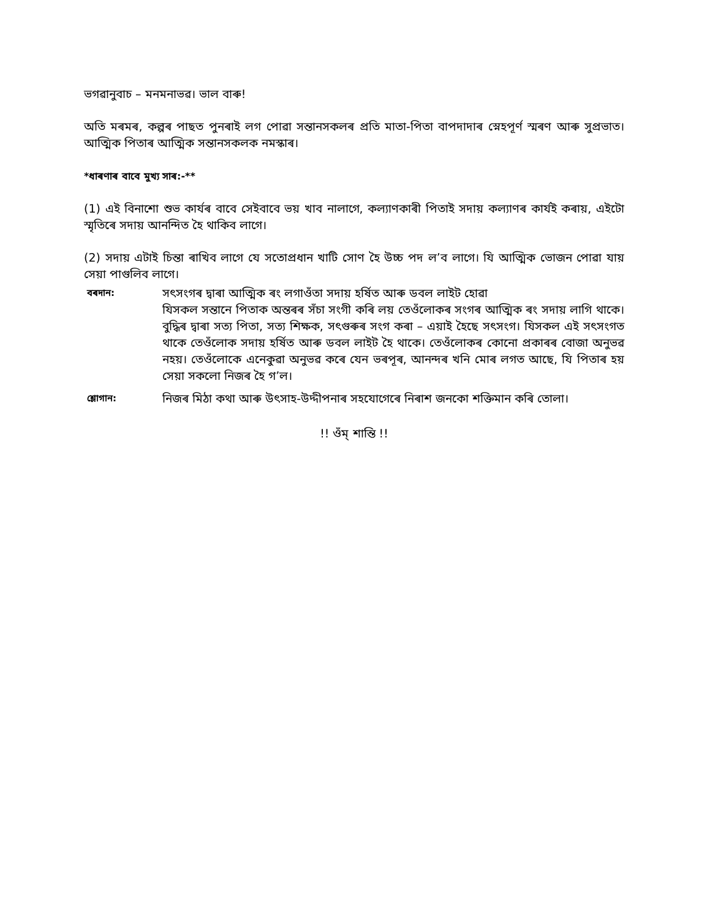ভগৱানুবাচ – মনমনাভৱ। ভাল বাৰু!
অতি মৰমৰ, কল্পৰ পাছত পুনৰাই লগ পোৱা সন্তানসকলৰ প্ৰতি মাতা-পিতা বাপদাদাৰ স্নেহপূৰ্ণ স্মৰণ আৰু সুপ্ৰভাত। আত্মিক পিতাৰ আত্মিক সন্তানসকলক নমস্কাৰ।
*ধাৰণাৰ বাবে মুখ্য সাৰ:-**
(1) এই বিনাশো শুভ কাৰ্যৰ বাবে সেইবাবে ভয় খাব নালাগে, কল্যাণকাৰী পিতাই সদায় কল্যাণৰ কাৰ্যই কৰায়, এইটো স্মৃতিৰে সদায় আনন্দিত হৈ থাকিব লাগে।
(2) সদায় এটাই চিন্তা ৰাখিব লাগে যে সতোপ্ৰধান খাটি সোণ হৈ উচ্চ পদ ল’ব লাগে। যি আত্মিক ভোজন পোৱা যায় সেয়া পাগুলিব লাগে।
বৰদান:
সৎসংগৰ দ্বাৰা আত্মিক ৰং লগাওঁতা সদায় হৰ্ষিত আৰু ডবল লাইট হোৱা
যিসকল সন্তানে পিতাক অন্তৰৰ সঁচা সংগী কৰি লয় তেওঁলোকৰ সংগৰ আত্মিক ৰং সদায় লাগি থাকে। বুদ্ধিৰ দ্বাৰা সত্য পিতা, সত্য শিক্ষক, সৎগুৰুৰ সংগ কৰা – এয়াই হৈছে সৎসংগ। যিসকল এই সৎসংগত থাকে তেওঁলোক সদায় হৰ্ষিত আৰু ডবল লাইট হৈ থাকে। তেওঁলোকৰ কোনো প্ৰকাৰৰ বোজা অনুভৱ নহয়। তেওঁলোকে এনেকুৱা অনুভৱ কৰে যেন ভৰপূৰ, আনন্দৰ খনি মোৰ লগত আছে, যি পিতাৰ হয় সেয়া সকলো নিজৰ হৈ গ’ল।
শ্লোগান:
নিজৰ মিঠা কথা আৰু উৎসাহ-উদ্দীপনাৰ সহযোগেৰে নিৰাশ জনকো শক্তিমান কৰি তোলা।
!! ওঁম্ শান্তি !!